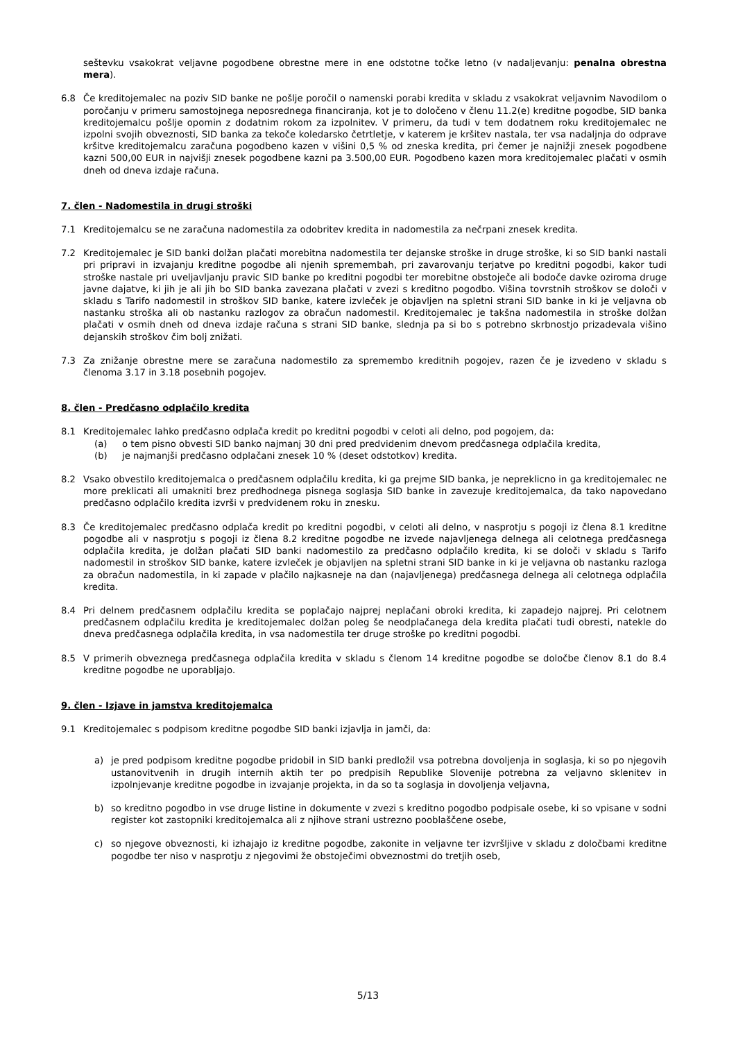seštevku vsakokrat veljavne pogodbene obrestne mere in ene odstotne točke letno (v nadaljevanju: penalna obrestna mera).
6.8 Če kreditojemalec na poziv SID banke ne pošlje poročil o namenski porabi kredita v skladu z vsakokrat veljavnim Navodilom o poročanju v primeru samostojnega neposrednega financiranja, kot je to določeno v členu 11.2(e) kreditne pogodbe, SID banka kreditojemalcu pošlje opomin z dodatnim rokom za izpolnitev. V primeru, da tudi v tem dodatnem roku kreditojemalec ne izpolni svojih obveznosti, SID banka za tekoče koledarsko četrtletje, v katerem je kršitev nastala, ter vsa nadaljnja do odprave kršitve kreditojemalcu zaračuna pogodbeno kazen v višini 0,5 % od zneska kredita, pri čemer je najnižji znesek pogodbene kazni 500,00 EUR in najvišji znesek pogodbene kazni pa 3.500,00 EUR. Pogodbeno kazen mora kreditojemalec plačati v osmih dneh od dneva izdaje računa.
7. člen - Nadomestila in drugi stroški
7.1 Kreditojemalcu se ne zaračuna nadomestila za odobritev kredita in nadomestila za nečrpani znesek kredita.
7.2 Kreditojemalec je SID banki dolžan plačati morebitna nadomestila ter dejanske stroške in druge stroške, ki so SID banki nastali pri pripravi in izvajanju kreditne pogodbe ali njenih spremembah, pri zavarovanju terjatve po kreditni pogodbi, kakor tudi stroške nastale pri uveljavljanju pravic SID banke po kreditni pogodbi ter morebitne obstoječe ali bodoče davke oziroma druge javne dajatve, ki jih je ali jih bo SID banka zavezana plačati v zvezi s kreditno pogodbo. Višina tovrstnih stroškov se določi v skladu s Tarifo nadomestil in stroškov SID banke, katere izvleček je objavljen na spletni strani SID banke in ki je veljavna ob nastanku stroška ali ob nastanku razlogov za obračun nadomestil. Kreditojemalec je takšna nadomestila in stroške dolžan plačati v osmih dneh od dneva izdaje računa s strani SID banke, slednja pa si bo s potrebno skrbnostjo prizadevala višino dejanskih stroškov čim bolj znižati.
7.3 Za znižanje obrestne mere se zaračuna nadomestilo za spremembo kreditnih pogojev, razen če je izvedeno v skladu s členoma 3.17 in 3.18 posebnih pogojev.
8. člen - Predčasno odplačilo kredita
8.1 Kreditojemalec lahko predčasno odplača kredit po kreditni pogodbi v celoti ali delno, pod pogojem, da:
(a) o tem pisno obvesti SID banko najmanj 30 dni pred predvidenim dnevom predčasnega odplačila kredita,
(b) je najmanjši predčasno odplačani znesek 10 % (deset odstotkov) kredita.
8.2 Vsako obvestilo kreditojemalca o predčasnem odplačilu kredita, ki ga prejme SID banka, je nepreklicno in ga kreditojemalec ne more preklicati ali umakniti brez predhodnega pisnega soglasja SID banke in zavezuje kreditojemalca, da tako napovedano predčasno odplačilo kredita izvrši v predvidenem roku in znesku.
8.3 Če kreditojemalec predčasno odplača kredit po kreditni pogodbi, v celoti ali delno, v nasprotju s pogoji iz člena 8.1 kreditne pogodbe ali v nasprotju s pogoji iz člena 8.2 kreditne pogodbe ne izvede najavljenega delnega ali celotnega predčasnega odplačila kredita, je dolžan plačati SID banki nadomestilo za predčasno odplačilo kredita, ki se določi v skladu s Tarifo nadomestil in stroškov SID banke, katere izvleček je objavljen na spletni strani SID banke in ki je veljavna ob nastanku razloga za obračun nadomestila, in ki zapade v plačilo najkasneje na dan (najavljenega) predčasnega delnega ali celotnega odplačila kredita.
8.4 Pri delnem predčasnem odplačilu kredita se poplačajo najprej neplačani obroki kredita, ki zapadejo najprej. Pri celotnem predčasnem odplačilu kredita je kreditojemalec dolžan poleg še neodplačanega dela kredita plačati tudi obresti, natekle do dneva predčasnega odplačila kredita, in vsa nadomestila ter druge stroške po kreditni pogodbi.
8.5 V primerih obveznega predčasnega odplačila kredita v skladu s členom 14 kreditne pogodbe se določbe členov 8.1 do 8.4 kreditne pogodbe ne uporabljajo.
9. člen - Izjave in jamstva kreditojemalca
9.1 Kreditojemalec s podpisom kreditne pogodbe SID banki izjavlja in jamči, da:
a) je pred podpisom kreditne pogodbe pridobil in SID banki predložil vsa potrebna dovoljenja in soglasja, ki so po njegovih ustanovitvenih in drugih internih aktih ter po predpisih Republike Slovenije potrebna za veljavno sklenitev in izpolnjevanje kreditne pogodbe in izvajanje projekta, in da so ta soglasja in dovoljenja veljavna,
b) so kreditno pogodbo in vse druge listine in dokumente v zvezi s kreditno pogodbo podpisale osebe, ki so vpisane v sodni register kot zastopniki kreditojemalca ali z njihove strani ustrezno pooblaščene osebe,
c) so njegove obveznosti, ki izhajajo iz kreditne pogodbe, zakonite in veljavne ter izvršljive v skladu z določbami kreditne pogodbe ter niso v nasprotju z njegovimi že obstoječimi obveznostmi do tretjih oseb,
5/13